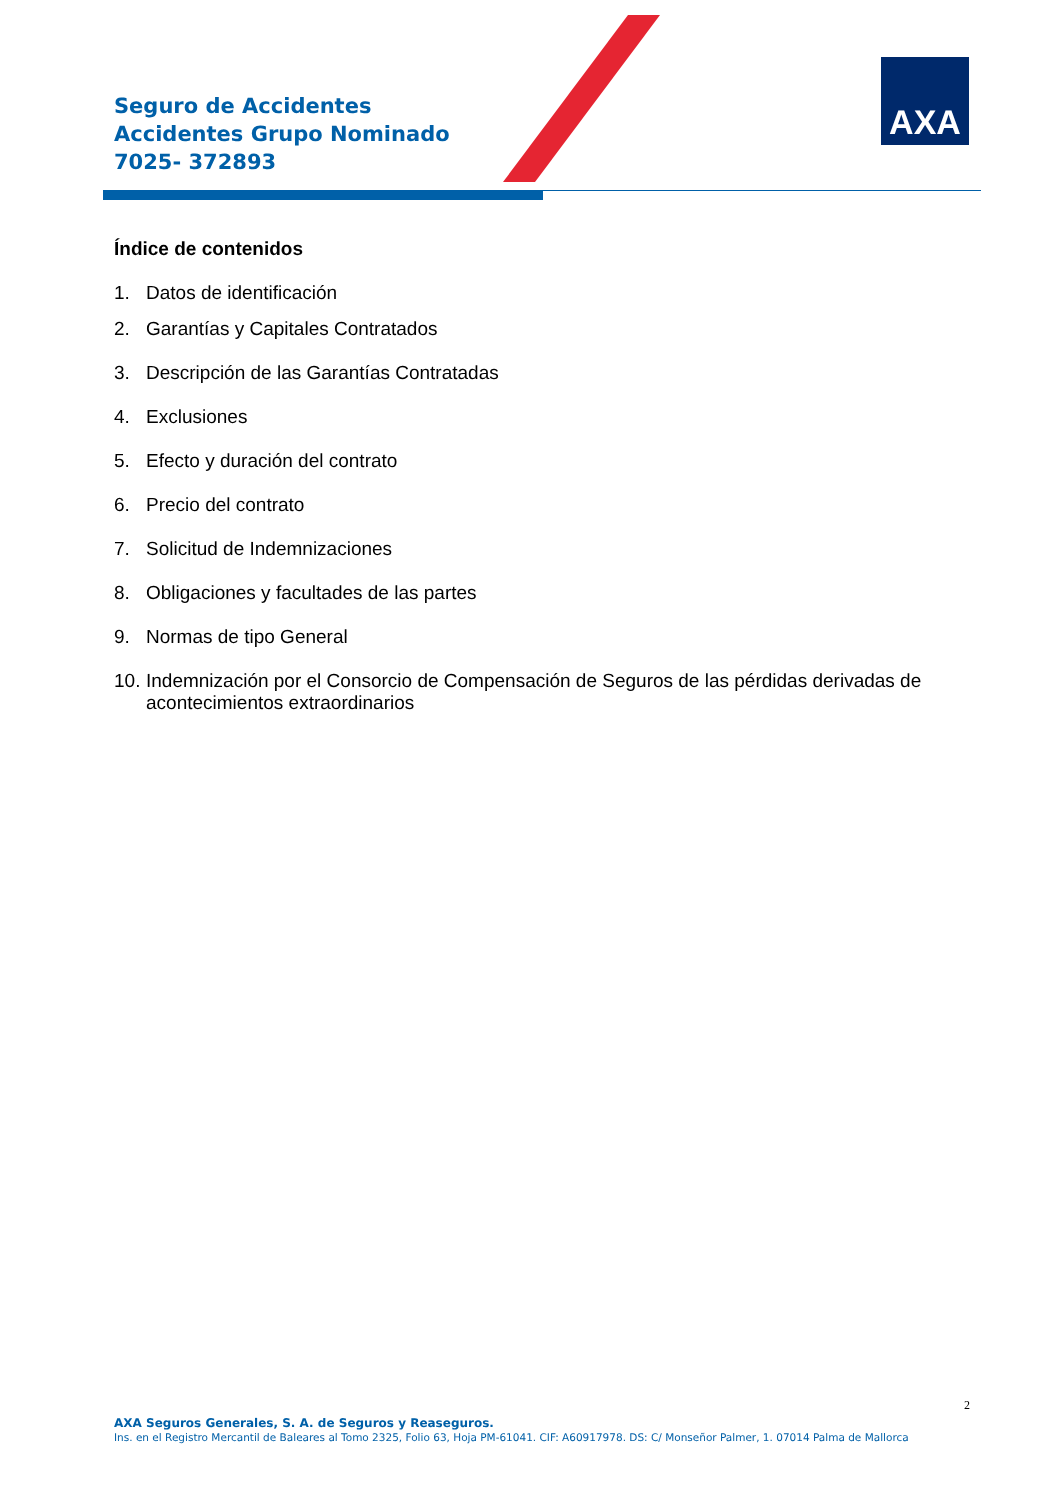Seguro de Accidentes
Accidentes Grupo Nominado
7025- 372893
AXA
Índice de contenidos
1. Datos de identificación
2. Garantías y Capitales Contratados
3. Descripción de las Garantías Contratadas
4. Exclusiones
5. Efecto y duración del contrato
6. Precio del contrato
7. Solicitud de Indemnizaciones
8. Obligaciones y facultades de las partes
9. Normas de tipo General
10. Indemnización por el Consorcio de Compensación de Seguros de las pérdidas derivadas de acontecimientos extraordinarios
2
AXA Seguros Generales, S. A. de Seguros y Reaseguros.
Ins. en el Registro Mercantil de Baleares al Tomo 2325, Folio 63, Hoja PM-61041. CIF: A60917978. DS: C/ Monseñor Palmer, 1. 07014 Palma de Mallorca